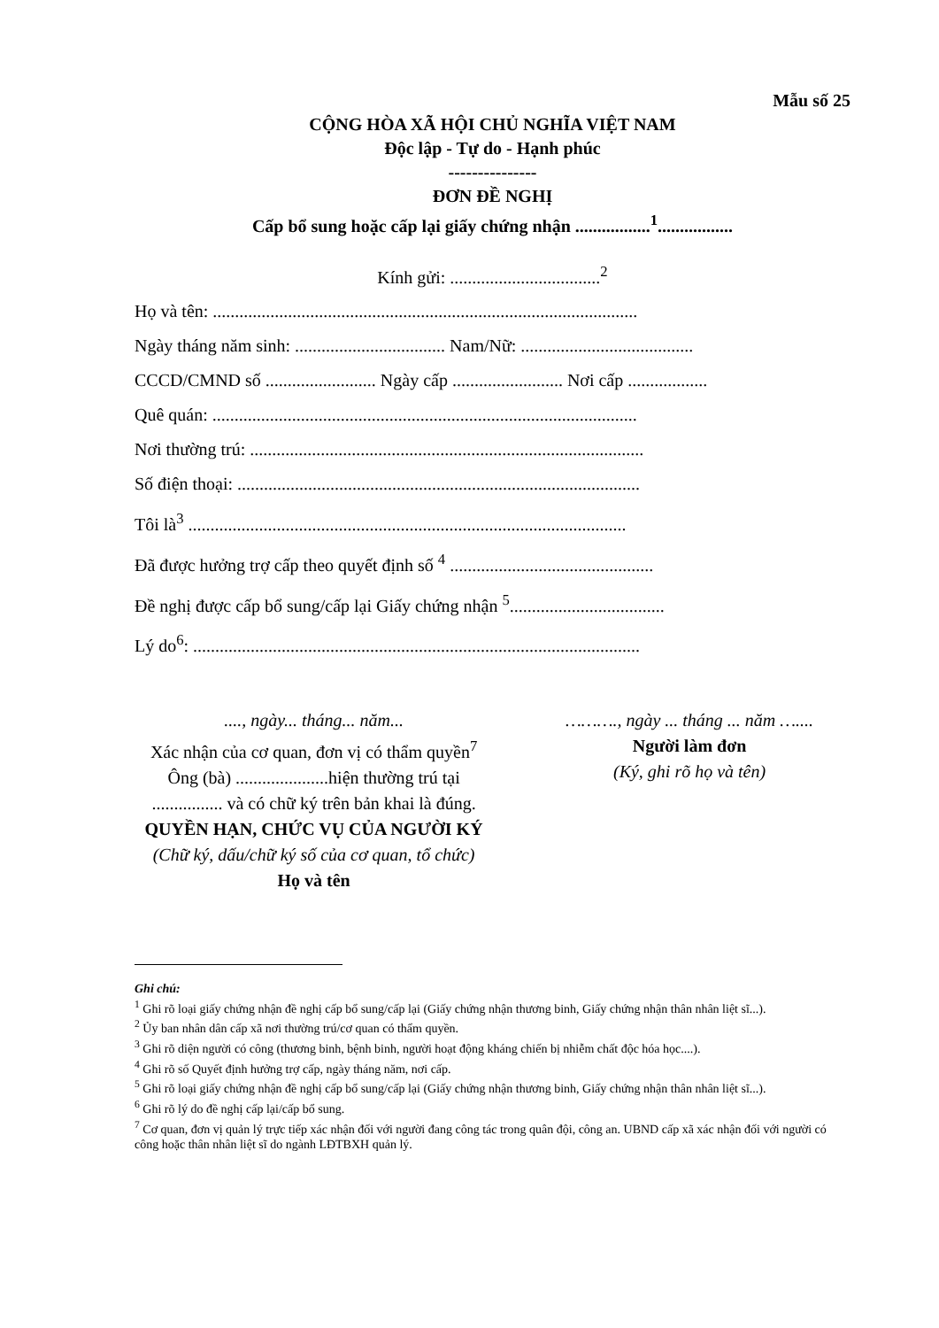Mẫu số 25
CỘNG HÒA XÃ HỘI CHỦ NGHĨA VIỆT NAM
Độc lập - Tự do - Hạnh phúc
---------------
ĐƠN ĐỀ NGHỊ
Cấp bổ sung hoặc cấp lại giấy chứng nhận .................<sup>1</sup>.................
Kính gửi: ..................................<sup>2</sup>
Họ và tên: ................................................................................................
Ngày tháng năm sinh: .................................. Nam/Nữ: .......................................
CCCD/CMND số ......................... Ngày cấp ......................... Nơi cấp ..................
Quê quán: ................................................................................................
Nơi thường trú: .........................................................................................
Số điện thoại: ...........................................................................................
Tôi là<sup>3</sup> ...................................................................................................
Đã được hưởng trợ cấp theo quyết định số <sup>4</sup> ..............................................
Đề nghị được cấp bổ sung/cấp lại Giấy chứng nhận <sup>5</sup>...................................
Lý do<sup>6</sup>: .....................................................................................................
...., ngày... tháng... năm...
Xác nhận của cơ quan, đơn vị có thẩm quyền<sup>7</sup>
Ông (bà) .....................hiện thường trú tại
................ và có chữ ký trên bản khai là đúng.
QUYỀN HẠN, CHỨC VỤ CỦA NGƯỜI KÝ
(Chữ ký, dấu/chữ ký số của cơ quan, tổ chức)
Họ và tên
………., ngày ... tháng ... năm …....
Người làm đơn
(Ký, ghi rõ họ và tên)
Ghi chú:
<sup>1</sup> Ghi rõ loại giấy chứng nhận đề nghị cấp bổ sung/cấp lại (Giấy chứng nhận thương binh, Giấy chứng nhận thân nhân liệt sĩ...).
<sup>2</sup> Ủy ban nhân dân cấp xã nơi thường trú/cơ quan có thẩm quyền.
<sup>3</sup> Ghi rõ diện người có công (thương binh, bệnh binh, người hoạt động kháng chiến bị nhiễm chất độc hóa học....).
<sup>4</sup> Ghi rõ số Quyết định hưởng trợ cấp, ngày tháng năm, nơi cấp.
<sup>5</sup> Ghi rõ loại giấy chứng nhận đề nghị cấp bổ sung/cấp lại (Giấy chứng nhận thương binh, Giấy chứng nhận thân nhân liệt sĩ...).
<sup>6</sup> Ghi rõ lý do đề nghị cấp lại/cấp bổ sung.
<sup>7</sup> Cơ quan, đơn vị quản lý trực tiếp xác nhận đối với người đang công tác trong quân đội, công an. UBND cấp xã xác nhận đối với người có công hoặc thân nhân liệt sĩ do ngành LĐTBXH quản lý.